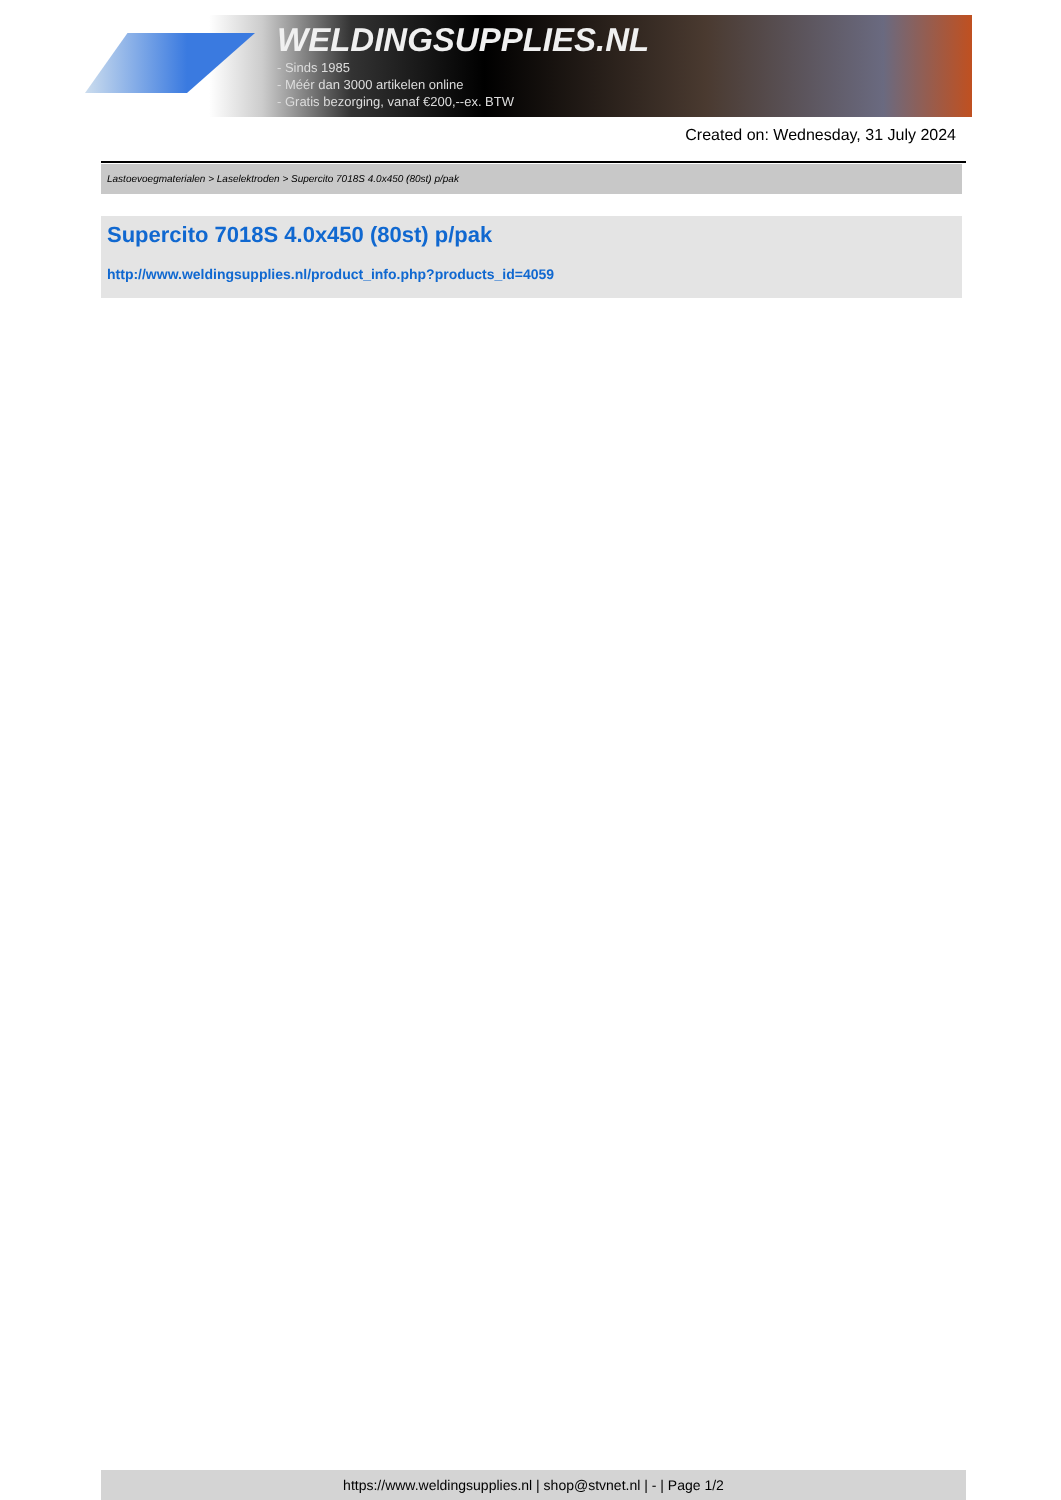WELDINGSUPPLIES.NL
- Sinds 1985
- Méér dan 3000 artikelen online
- Gratis bezorging, vanaf €200,--ex. BTW
Created on: Wednesday, 31 July 2024
Lastoevoegmaterialen > Laselektroden > Supercito 7018S 4.0x450 (80st) p/pak
Supercito 7018S 4.0x450 (80st) p/pak
http://www.weldingsupplies.nl/product_info.php?products_id=4059
https://www.weldingsupplies.nl | shop@stvnet.nl | - | Page 1/2